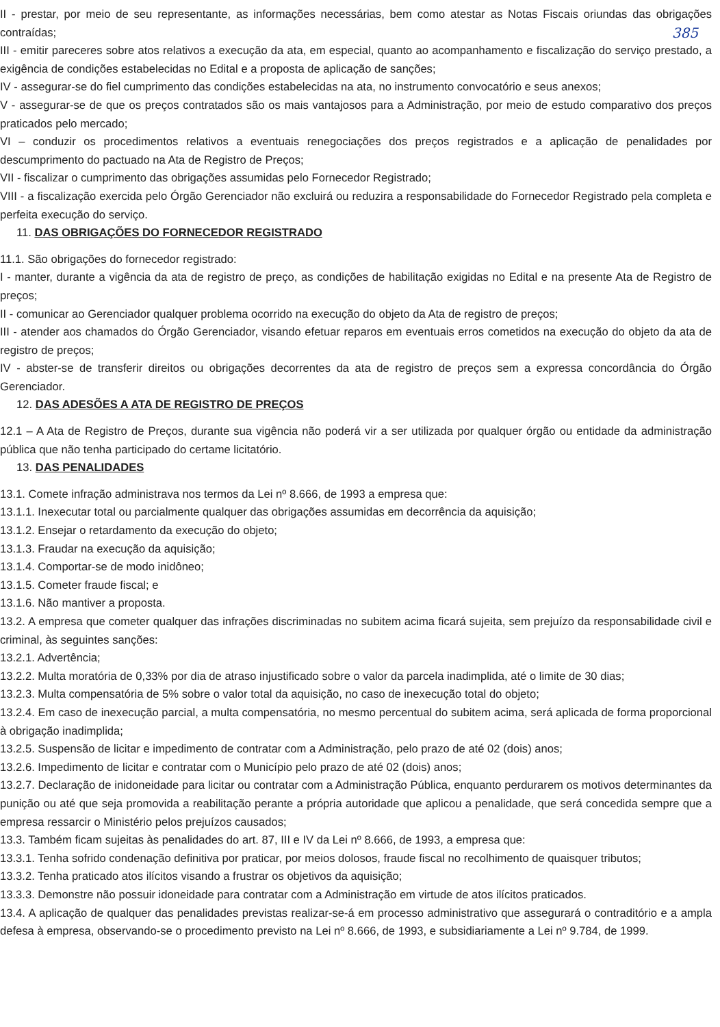II - prestar, por meio de seu representante, as informações necessárias, bem como atestar as Notas Fiscais oriundas das obrigações contraídas; 385
III - emitir pareceres sobre atos relativos a execução da ata, em especial, quanto ao acompanhamento e fiscalização do serviço prestado, a exigência de condições estabelecidas no Edital e a proposta de aplicação de sanções;
IV - assegurar-se do fiel cumprimento das condições estabelecidas na ata, no instrumento convocatório e seus anexos;
V - assegurar-se de que os preços contratados são os mais vantajosos para a Administração, por meio de estudo comparativo dos preços praticados pelo mercado;
VI – conduzir os procedimentos relativos a eventuais renegociações dos preços registrados e a aplicação de penalidades por descumprimento do pactuado na Ata de Registro de Preços;
VII - fiscalizar o cumprimento das obrigações assumidas pelo Fornecedor Registrado;
VIII - a fiscalização exercida pelo Órgão Gerenciador não excluirá ou reduzira a responsabilidade do Fornecedor Registrado pela completa e perfeita execução do serviço.
11. DAS OBRIGAÇÕES DO FORNECEDOR REGISTRADO
11.1. São obrigações do fornecedor registrado:
I - manter, durante a vigência da ata de registro de preço, as condições de habilitação exigidas no Edital e na presente Ata de Registro de preços;
II - comunicar ao Gerenciador qualquer problema ocorrido na execução do objeto da Ata de registro de preços;
III - atender aos chamados do Órgão Gerenciador, visando efetuar reparos em eventuais erros cometidos na execução do objeto da ata de registro de preços;
IV - abster-se de transferir direitos ou obrigações decorrentes da ata de registro de preços sem a expressa concordância do Órgão Gerenciador.
12. DAS ADESÕES A ATA DE REGISTRO DE PREÇOS
12.1 – A Ata de Registro de Preços, durante sua vigência não poderá vir a ser utilizada por qualquer órgão ou entidade da administração pública que não tenha participado do certame licitatório.
13. DAS PENALIDADES
13.1. Comete infração administrava nos termos da Lei nº 8.666, de 1993 a empresa que:
13.1.1. Inexecutar total ou parcialmente qualquer das obrigações assumidas em decorrência da aquisição;
13.1.2. Ensejar o retardamento da execução do objeto;
13.1.3. Fraudar na execução da aquisição;
13.1.4. Comportar-se de modo inidôneo;
13.1.5. Cometer fraude fiscal; e
13.1.6. Não mantiver a proposta.
13.2. A empresa que cometer qualquer das infrações discriminadas no subitem acima ficará sujeita, sem prejuízo da responsabilidade civil e criminal, às seguintes sanções:
13.2.1. Advertência;
13.2.2. Multa moratória de 0,33% por dia de atraso injustificado sobre o valor da parcela inadimplida, até o limite de 30 dias;
13.2.3. Multa compensatória de 5% sobre o valor total da aquisição, no caso de inexecução total do objeto;
13.2.4. Em caso de inexecução parcial, a multa compensatória, no mesmo percentual do subitem acima, será aplicada de forma proporcional à obrigação inadimplida;
13.2.5. Suspensão de licitar e impedimento de contratar com a Administração, pelo prazo de até 02 (dois) anos;
13.2.6. Impedimento de licitar e contratar com o Município pelo prazo de até 02 (dois) anos;
13.2.7. Declaração de inidoneidade para licitar ou contratar com a Administração Pública, enquanto perdurarem os motivos determinantes da punição ou até que seja promovida a reabilitação perante a própria autoridade que aplicou a penalidade, que será concedida sempre que a empresa ressarcir o Ministério pelos prejuízos causados;
13.3. Também ficam sujeitas às penalidades do art. 87, III e IV da Lei nº 8.666, de 1993, a empresa que:
13.3.1. Tenha sofrido condenação definitiva por praticar, por meios dolosos, fraude fiscal no recolhimento de quaisquer tributos;
13.3.2. Tenha praticado atos ilícitos visando a frustrar os objetivos da aquisição;
13.3.3. Demonstre não possuir idoneidade para contratar com a Administração em virtude de atos ilícitos praticados.
13.4. A aplicação de qualquer das penalidades previstas realizar-se-á em processo administrativo que assegurará o contraditório e a ampla defesa à empresa, observando-se o procedimento previsto na Lei nº 8.666, de 1993, e subsidiariamente a Lei nº 9.784, de 1999.